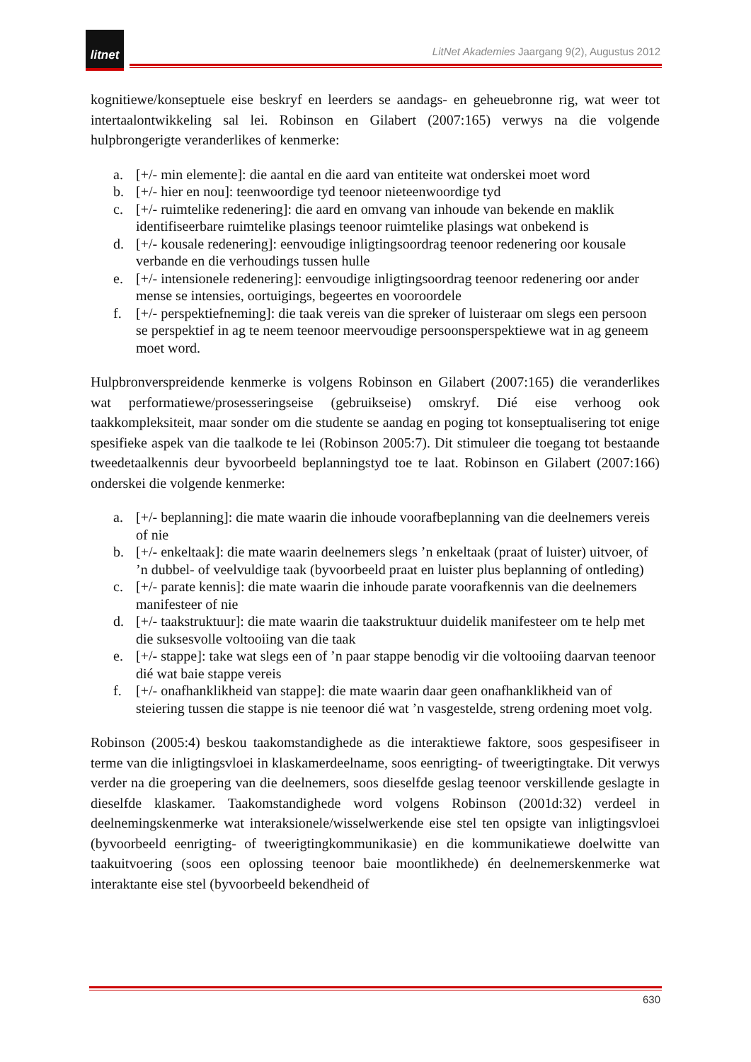litnet
LitNet Akademies Jaargang 9(2), Augustus 2012
kognitiewe/konseptuele eise beskryf en leerders se aandags- en geheuebronne rig, wat weer tot intertaalontwikkeling sal lei. Robinson en Gilabert (2007:165) verwys na die volgende hulpbrongerigte veranderlikes of kenmerke:
a. [+/- min elemente]: die aantal en die aard van entiteite wat onderskei moet word
b. [+/- hier en nou]: teenwoordige tyd teenoor nieteenwoordige tyd
c. [+/- ruimtelike redenering]: die aard en omvang van inhoude van bekende en maklik identifiseerbare ruimtelike plasings teenoor ruimtelike plasings wat onbekend is
d. [+/- kousale redenering]: eenvoudige inligtingsoordrag teenoor redenering oor kousale verbande en die verhoudings tussen hulle
e. [+/- intensionele redenering]: eenvoudige inligtingsoordrag teenoor redenering oor ander mense se intensies, oortuigings, begeertes en vooroordele
f. [+/- perspektiefneming]: die taak vereis van die spreker of luisteraar om slegs een persoon se perspektief in ag te neem teenoor meervoudige persoonsperspektiewe wat in ag geneem moet word.
Hulpbronverspreidende kenmerke is volgens Robinson en Gilabert (2007:165) die veranderlikes wat performatiewe/prosesseringseise (gebruikseise) omskryf. Dié eise verhoog ook taakkompleksiteit, maar sonder om die studente se aandag en poging tot konseptualisering tot enige spesifieke aspek van die taalkode te lei (Robinson 2005:7). Dit stimuleer die toegang tot bestaande tweedetaalkennis deur byvoorbeeld beplanningstyd toe te laat. Robinson en Gilabert (2007:166) onderskei die volgende kenmerke:
a. [+/- beplanning]: die mate waarin die inhoude voorafbeplanning van die deelnemers vereis of nie
b. [+/- enkeltaak]: die mate waarin deelnemers slegs ’n enkeltaak (praat of luister) uitvoer, of ’n dubbel- of veelvuldige taak (byvoorbeeld praat en luister plus beplanning of ontleding)
c. [+/- parate kennis]: die mate waarin die inhoude parate voorafkennis van die deelnemers manifesteer of nie
d. [+/- taakstruktuur]: die mate waarin die taakstruktuur duidelik manifesteer om te help met die suksesvolle voltooiing van die taak
e. [+/- stappe]: take wat slegs een of ’n paar stappe benodig vir die voltooiing daarvan teenoor dié wat baie stappe vereis
f. [+/- onafhanklikheid van stappe]: die mate waarin daar geen onafhanklikheid van of steiering tussen die stappe is nie teenoor dié wat ’n vasgestelde, streng ordening moet volg.
Robinson (2005:4) beskou taakomstandighede as die interaktiewe faktore, soos gespesifiseer in terme van die inligtingsvloei in klaskamerdeelname, soos eenrigting- of tweerigtingtake. Dit verwys verder na die groepering van die deelnemers, soos dieselfde geslag teenoor verskillende geslagte in dieselfde klaskamer. Taakomstandighede word volgens Robinson (2001d:32) verdeel in deelnemingskenmerke wat interaksionele/wisselwerkende eise stel ten opsigte van inligtingsvloei (byvoorbeeld eenrigting- of tweerigtingkommunikasie) en die kommunikatiewe doelwitte van taakuitvoering (soos een oplossing teenoor baie moontlikhede) én deelnemerskenmerke wat interaktante eise stel (byvoorbeeld bekendheid of
630